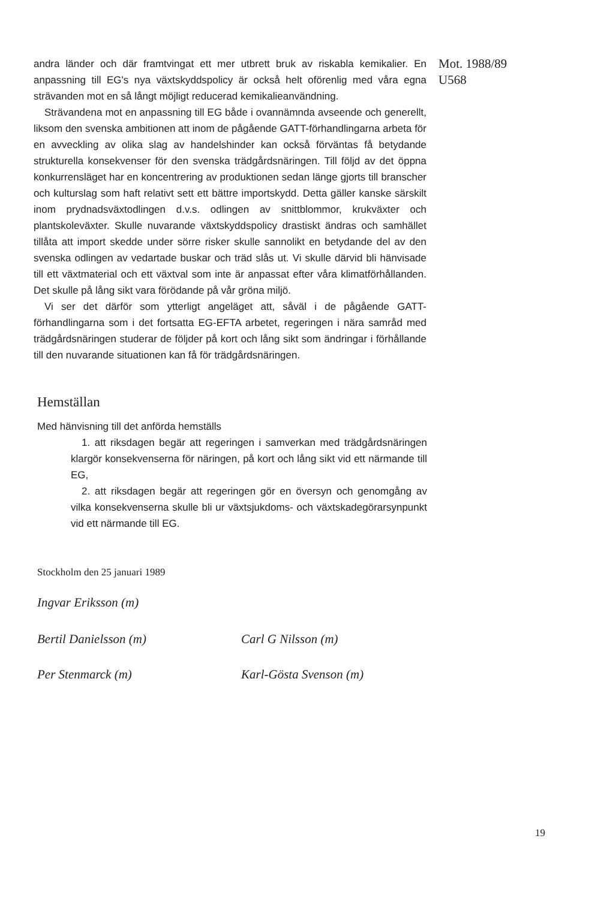andra länder och där framtvingat ett mer utbrett bruk av riskabla kemikalier. En anpassning till EG's nya växtskyddspolicy är också helt oförenlig med våra egna strävanden mot en så långt möjligt reducerad kemikalieanvändning.
Strävandena mot en anpassning till EG både i ovannämnda avseende och generellt, liksom den svenska ambitionen att inom de pågående GATT-förhandlingarna arbeta för en avveckling av olika slag av handelshinder kan också förväntas få betydande strukturella konsekvenser för den svenska trädgårdsnäringen. Till följd av det öppna konkurrensläget har en koncentrering av produktionen sedan länge gjorts till branscher och kulturslag som haft relativt sett ett bättre importskydd. Detta gäller kanske särskilt inom prydnadsväxtodlingen d.v.s. odlingen av snittblommor, krukväxter och plantskoleväxter. Skulle nuvarande växtskyddspolicy drastiskt ändras och samhället tillåta att import skedde under sörre risker skulle sannolikt en betydande del av den svenska odlingen av vedartade buskar och träd slås ut. Vi skulle därvid bli hänvisade till ett växtmaterial och ett växtval som inte är anpassat efter våra klimatförhållanden. Det skulle på lång sikt vara förödande på vår gröna miljö.
Vi ser det därför som ytterligt angeläget att, såväl i de pågående GATT-förhandlingarna som i det fortsatta EG-EFTA arbetet, regeringen i nära samråd med trädgårdsnäringen studerar de följder på kort och lång sikt som ändringar i förhållande till den nuvarande situationen kan få för trädgårdsnäringen.
Mot. 1988/89
U568
Hemställan
Med hänvisning till det anförda hemställs
1. att riksdagen begär att regeringen i samverkan med trädgårdsnäringen klargör konsekvenserna för näringen, på kort och lång sikt vid ett närmande till EG,
2. att riksdagen begär att regeringen gör en översyn och genomgång av vilka konsekvenserna skulle bli ur växtsjukdoms- och växtskadegörarsynpunkt vid ett närmande till EG.
Stockholm den 25 januari 1989
Ingvar Eriksson (m)
Bertil Danielsson (m) Carl G Nilsson (m)
Per Stenmarck (m) Karl-Gösta Svenson (m)
19